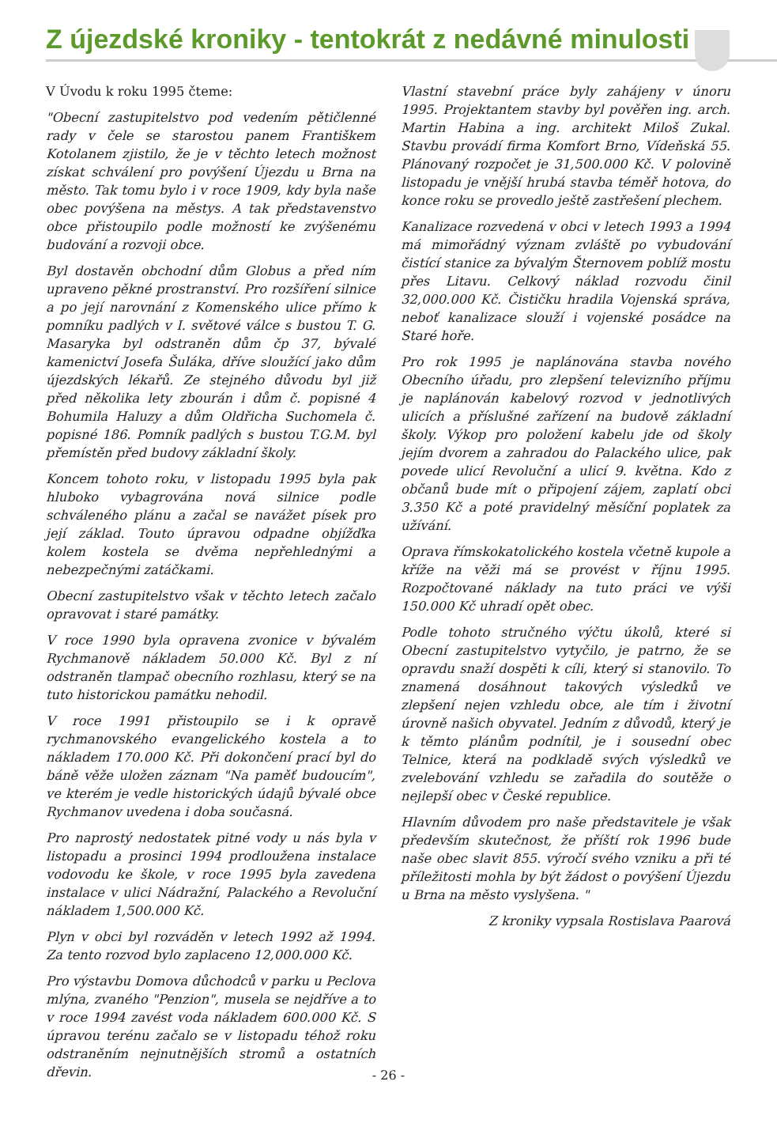Z újezdské kroniky - tentokrát z nedávné minulosti
V Úvodu k roku 1995 čteme:
"Obecní zastupitelstvo pod vedením pětičlenné rady v čele se starostou panem Františkem Kotolanem zjistilo, že je v těchto letech možnost získat schválení pro povýšení Újezdu u Brna na město. Tak tomu bylo i v roce 1909, kdy byla naše obec povýšena na městys. A tak představenstvo obce přistoupilo podle možností ke zvýšenému budování a rozvoji obce.
Byl dostavěn obchodní dům Globus a před ním upraveno pěkné prostranství. Pro rozšíření silnice a po její narovnání z Komenského ulice přímo k pomníku padlých v I. světové válce s bustou T. G. Masaryka byl odstraněn dům čp 37, bývalé kamenictví Josefa Šuláka, dříve sloužící jako dům újezdských lékařů. Ze stejného důvodu byl již před několika lety zbourán i dům č. popisné 4 Bohumila Haluzy a dům Oldřicha Suchomela č. popisné 186. Pomník padlých s bustou T.G.M. byl přemístěn před budovy základní školy.
Koncem tohoto roku, v listopadu 1995 byla pak hluboko vybagrována nová silnice podle schváleného plánu a začal se navážet písek pro její základ. Touto úpravou odpadne objížďka kolem kostela se dvěma nepřehlednými a nebezpečnými zatáčkami.
Obecní zastupitelstvo však v těchto letech začalo opravovat i staré památky.
V roce 1990 byla opravena zvonice v bývalém Rychmanově nákladem 50.000 Kč. Byl z ní odstraněn tlampač obecního rozhlasu, který se na tuto historickou památku nehodil.
V roce 1991 přistoupilo se i k opravě rychmanovského evangelického kostela a to nákladem 170.000 Kč. Při dokončení prací byl do báně věže uložen záznam "Na paměť budoucím", ve kterém je vedle historických údajů bývalé obce Rychmanov uvedena i doba současná.
Pro naprostý nedostatek pitné vody u nás byla v listopadu a prosinci 1994 prodloužena instalace vodovodu ke škole, v roce 1995 byla zavedena instalace v ulici Nádražní, Palackého a Revoluční nákladem 1,500.000 Kč.
Plyn v obci byl rozváděn v letech 1992 až 1994. Za tento rozvod bylo zaplaceno 12,000.000 Kč.
Pro výstavbu Domova důchodců v parku u Peclova mlýna, zvaného "Penzion", musela se nejdříve a to v roce 1994 zavést voda nákladem 600.000 Kč. S úpravou terénu začalo se v listopadu téhož roku odstraněním nejnutnějších stromů a ostatních dřevin.
Vlastní stavební práce byly zahájeny v únoru 1995. Projektantem stavby byl pověřen ing. arch. Martin Habina a ing. architekt Miloš Zukal. Stavbu provádí firma Komfort Brno, Vídeňská 55. Plánovaný rozpočet je 31,500.000 Kč. V polovině listopadu je vnější hrubá stavba téměř hotova, do konce roku se provedlo ještě zastřešení plechem.
Kanalizace rozvedená v obci v letech 1993 a 1994 má mimořádný význam zvláště po vybudování čistící stanice za bývalým Šternovem poblíž mostu přes Litavu. Celkový náklad rozvodu činil 32,000.000 Kč. Čističku hradila Vojenská správa, neboť kanalizace slouží i vojenské posádce na Staré hoře.
Pro rok 1995 je naplánována stavba nového Obecního úřadu, pro zlepšení televizního příjmu je naplánován kabelový rozvod v jednotlivých ulicích a příslušné zařízení na budově základní školy. Výkop pro položení kabelu jde od školy jejím dvorem a zahradou do Palackého ulice, pak povede ulicí Revoluční a ulicí 9. května. Kdo z občanů bude mít o připojení zájem, zaplatí obci 3.350 Kč a poté pravidelný měsíční poplatek za užívání.
Oprava římskokatolického kostela včetně kupole a kříže na věži má se provést v říjnu 1995. Rozpočtované náklady na tuto práci ve výši 150.000 Kč uhradí opět obec.
Podle tohoto stručného výčtu úkolů, které si Obecní zastupitelstvo vytyčilo, je patrno, že se opravdu snaží dospěti k cíli, který si stanovilo. To znamená dosáhnout takových výsledků ve zlepšení nejen vzhledu obce, ale tím i životní úrovně našich obyvatel. Jedním z důvodů, který je k těmto plánům podnítil, je i sousední obec Telnice, která na podkladě svých výsledků ve zvelebování vzhledu se zařadila do soutěže o nejlepší obec v České republice.
Hlavním důvodem pro naše představitele je však především skutečnost, že příští rok 1996 bude naše obec slavit 855. výročí svého vzniku a při té příležitosti mohla by být žádost o povýšení Újezdu u Brna na město vyslyšena. "
Z kroniky vypsala Rostislava Paarová
- 26 -